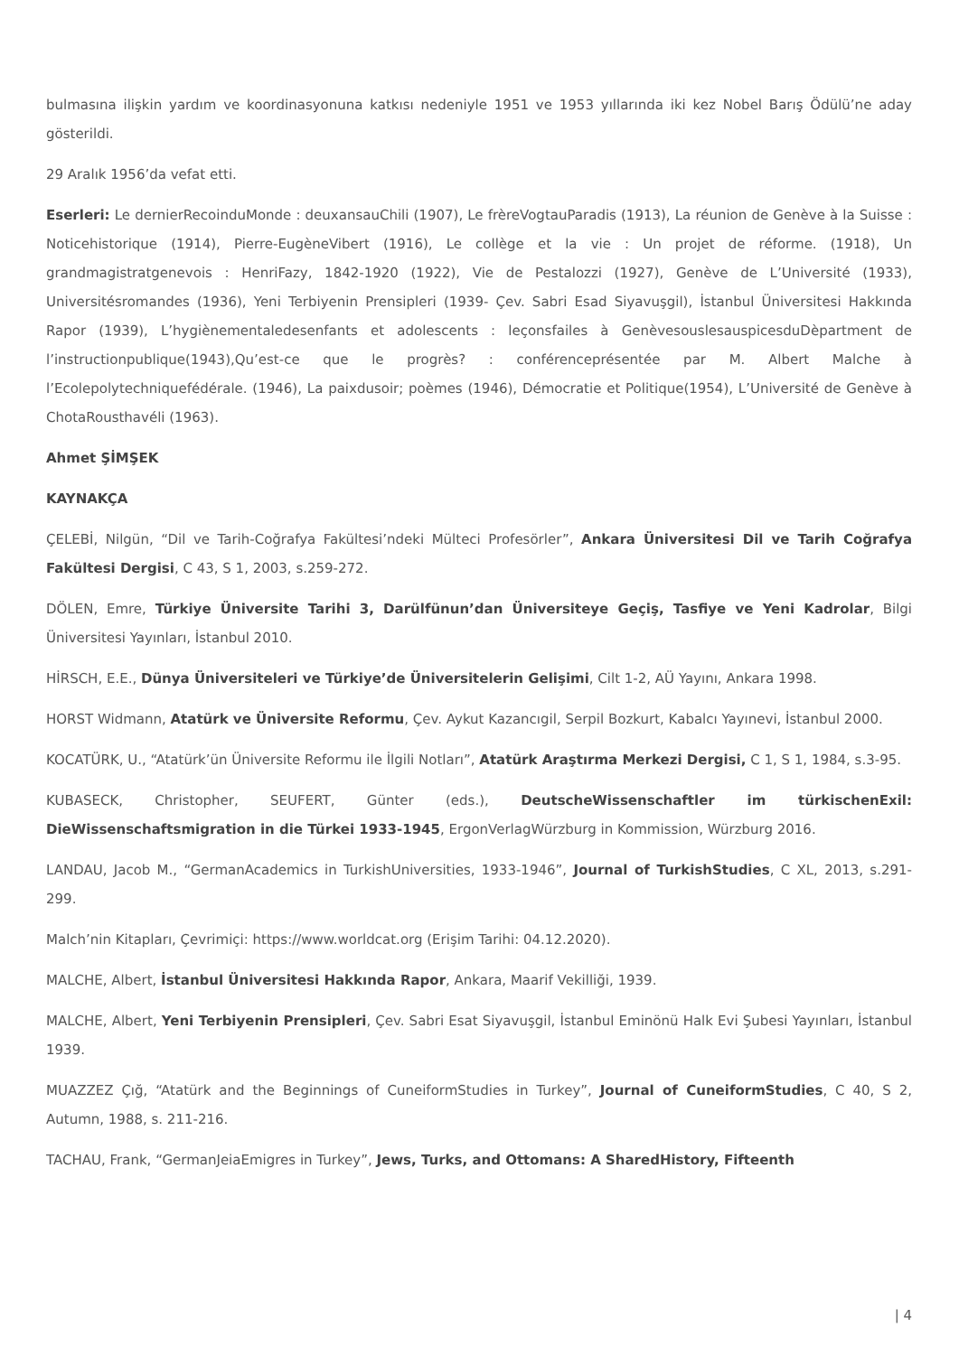bulmasına ilişkin yardım ve koordinasyonuna katkısı nedeniyle 1951 ve 1953 yıllarında iki kez Nobel Barış Ödülü’ne aday gösterildi.
29 Aralık 1956’da vefat etti.
Eserleri: Le dernierRecoinduMonde : deuxansauChili (1907), Le frèreVogtauParadis (1913), La réunion de Genève à la Suisse : Noticehistorique (1914), Pierre-EugèneVibert (1916), Le collège et la vie : Un projet de réforme. (1918), Un grandmagistratgenevois : HenriFazy, 1842-1920 (1922), Vie de Pestalozzi (1927), Genève de L’Université (1933), Universitésromandes (1936), Yeni Terbiyenin Prensipleri (1939- Çev. Sabri Esad Siyavuşgil), İstanbul Üniversitesi Hakkında Rapor (1939), L’hygiènementaledesenfants et adolescents : leçonsfailes à GenèvesouslesauspicesduDèpartment de l’instructionpublique(1943),Qu’est-ce que le progrès? : conférenceprésentée par M. Albert Malche à l’Ecolepolytechniquefédérale. (1946), La paixdusoir; poèmes (1946), Démocratie et Politique(1954), L’Université de Genève à ChotaRousthavéli (1963).
Ahmet ŞİMŞEK
KAYNAKÇA
ÇELEBİ, Nilgün, “Dil ve Tarih-Coğrafya Fakültesi’ndeki Mülteci Profesörler”, Ankara Üniversitesi Dil ve Tarih Coğrafya Fakültesi Dergisi, C 43, S 1, 2003, s.259-272.
DÖLEN, Emre, Türkiye Üniversite Tarihi 3, Darülfünun’dan Üniversiteye Geçiş, Tasfiye ve Yeni Kadrolar, Bilgi Üniversitesi Yayınları, İstanbul 2010.
HİRSCH, E.E., Dünya Üniversiteleri ve Türkiye’de Üniversitelerin Gelişimi, Cilt 1-2, AÜ Yayını, Ankara 1998.
HORST Widmann, Atatürk ve Üniversite Reformu, Çev. Aykut Kazancıgil, Serpil Bozkurt, Kabalcı Yayınevi, İstanbul 2000.
KOCATÜRK, U., “Atatürk’ün Üniversite Reformu ile İlgili Notları”, Atatürk Araştırma Merkezi Dergisi, C 1, S 1, 1984, s.3-95.
KUBASECK, Christopher, SEUFERT, Günter (eds.), DeutscheWissenschaftler im türkischenExil: DieWissenschaftsmigration in die Türkei 1933-1945, ErgonVerlagWürzburg in Kommission, Würzburg 2016.
LANDAU, Jacob M., “GermanAcademics in TurkishUniversities, 1933-1946”, Journal of TurkishStudies, C XL, 2013, s.291-299.
Malch’nin Kitapları, Çevrimiçi: https://www.worldcat.org (Erişim Tarihi: 04.12.2020).
MALCHE, Albert, İstanbul Üniversitesi Hakkında Rapor, Ankara, Maarif Vekilliği, 1939.
MALCHE, Albert, Yeni Terbiyenin Prensipleri, Çev. Sabri Esat Siyavuşgil, İstanbul Eminönü Halk Evi Şubesi Yayınları, İstanbul 1939.
MUAZZEZ Çığ, “Atatürk and the Beginnings of CuneiformStudies in Turkey”, Journal of CuneiformStudies, C 40, S 2, Autumn, 1988, s. 211-216.
TACHAU, Frank, “GermanJeiaEmigres in Turkey”, Jews, Turks, and Ottomans: A SharedHistory, Fifteenth
| 4